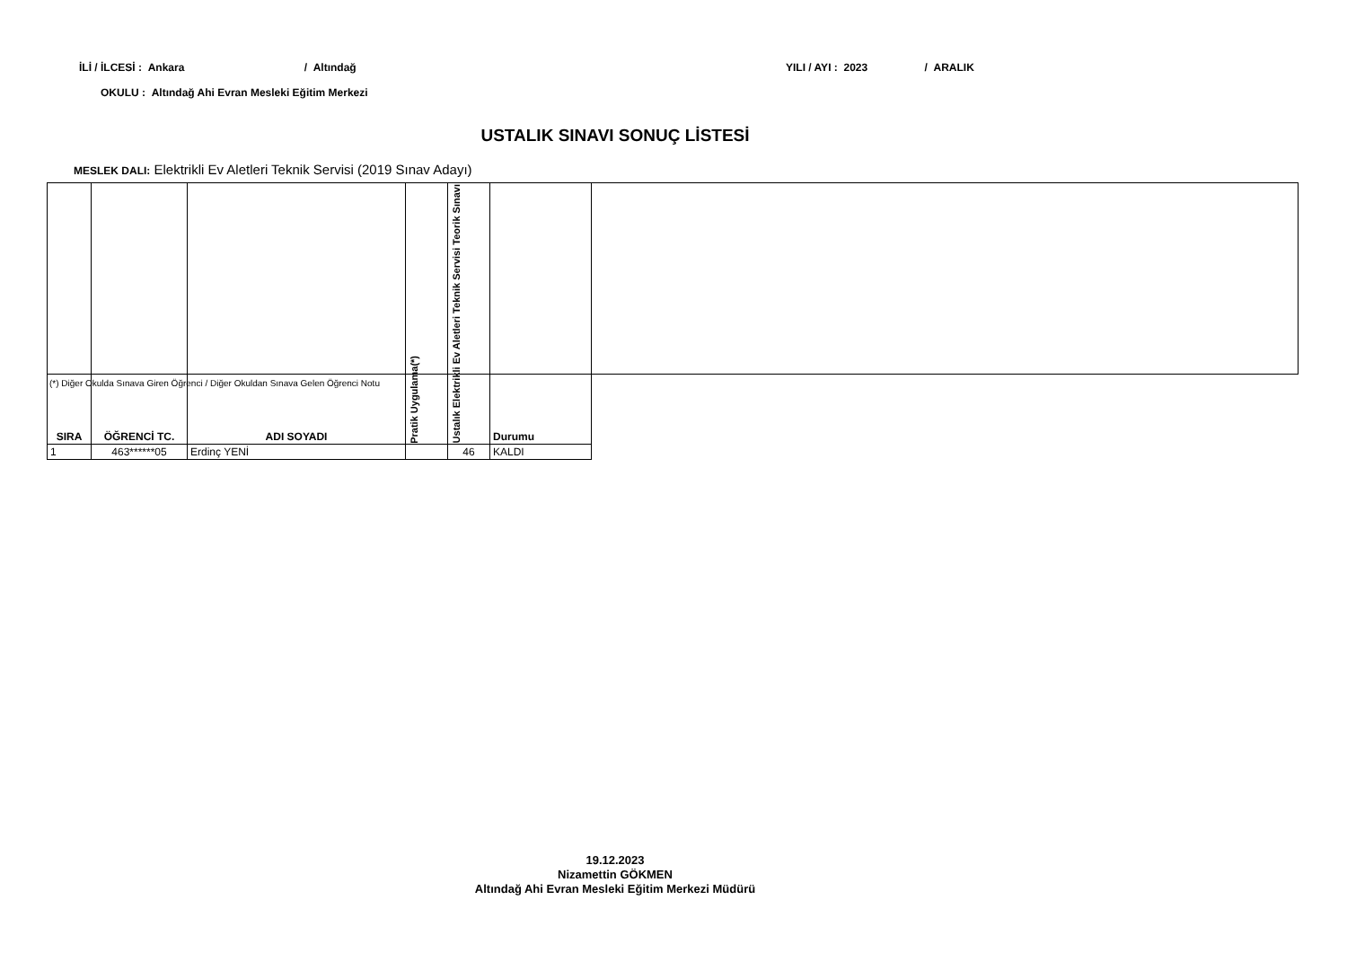İLİ / İLCESİ : Ankara / Altındağ
YILI / AYI : 2023 / ARALIK
OKULU : Altındağ Ahi Evran Mesleki Eğitim Merkezi
USTALIK SINAVI SONUÇ LİSTESİ
MESLEK DALI: Elektrikli Ev Aletleri Teknik Servisi (2019 Sınav Adayı)
| SIRA | ÖĞRENCİ TC. | ADI SOYADI | Pratik Uygulama(*) | Ustalık Elektrikli Ev Aletleri Teknik Servisi Teorik Sınavı | Durumu |
| --- | --- | --- | --- | --- | --- |
| 1 | 463******05 | Erdinç YENİ | | 46 | KALDI |
(*) Diğer Okulda Sınava Giren Öğrenci / Diğer Okuldan Sınava Gelen Öğrenci Notu
19.12.2023
Nizamettin GÖKMEN
Altındağ Ahi Evran Mesleki Eğitim Merkezi Müdürü